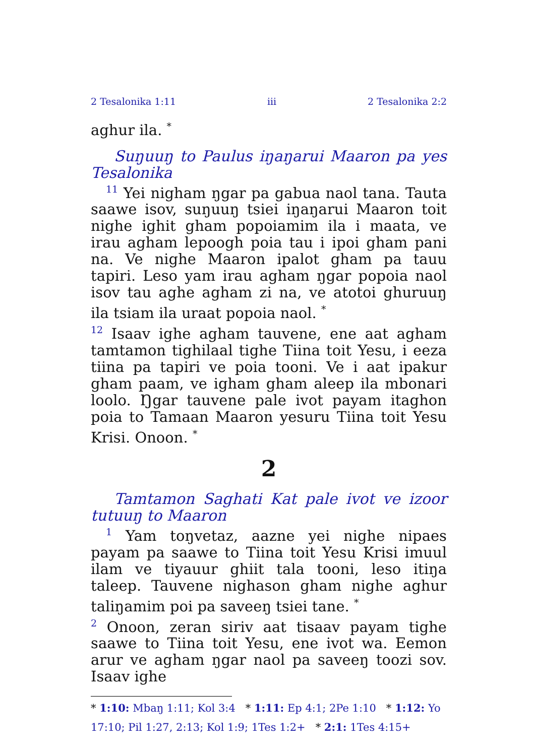2 Tesalonika 1:11 iii 2 Tesalonika 2:2
aghur ila. <sup>*</sup>
Suŋuuŋ to Paulus iŋaŋarui Maaron pa yes Tesalonika
<sup>11</sup> Yei nigham ŋgar pa gabua naol tana. Tauta saawe isov, suŋuuŋ tsiei iŋaŋarui Maaron toit nighe ighit gham popoiamim ila i maata, ve irau agham lepoogh poia tau i ipoi gham pani na. Ve nighe Maaron ipalot gham pa tauu tapiri. Leso yam irau agham ŋgar popoia naol isov tau aghe agham zi na, ve atotoi ghuruuŋ ila tsiam ila uraat popoia naol. <sup>*</sup>
<sup>12</sup> Isaav ighe agham tauvene, ene aat agham tamtamon tighilaal tighe Tiina toit Yesu, i eeza tiina pa tapiri ve poia tooni. Ve i aat ipakur gham paam, ve igham gham aleep ila mbonari loolo. Ŋgar tauvene pale ivot payam itaghon poia to Tamaan Maaron yesuru Tiina toit Yesu Krisi. Onoon. <sup>*</sup>
2
Tamtamon Saghati Kat pale ivot ve izoor tutuuŋ to Maaron
<sup>1</sup> Yam toŋvetaz, aazne yei nighe nipaes payam pa saawe to Tiina toit Yesu Krisi imuul ilam ve tiyauur ghiit tala tooni, leso itiŋa taleep. Tauvene nighason gham nighe aghur taliŋamim poi pa saveeŋ tsiei tane. <sup>*</sup>
<sup>2</sup> Onoon, zeran siriv aat tisaav payam tighe saawe to Tiina toit Yesu, ene ivot wa. Eemon arur ve agham ŋgar naol pa saveeŋ toozi sov. Isaav ighe
* 1:10: Mbaŋ 1:11; Kol 3:4 * 1:11: Ep 4:1; 2Pe 1:10 * 1:12: Yo 17:10; Pil 1:27, 2:13; Kol 1:9; 1Tes 1:2+ * 2:1: 1Tes 4:15+